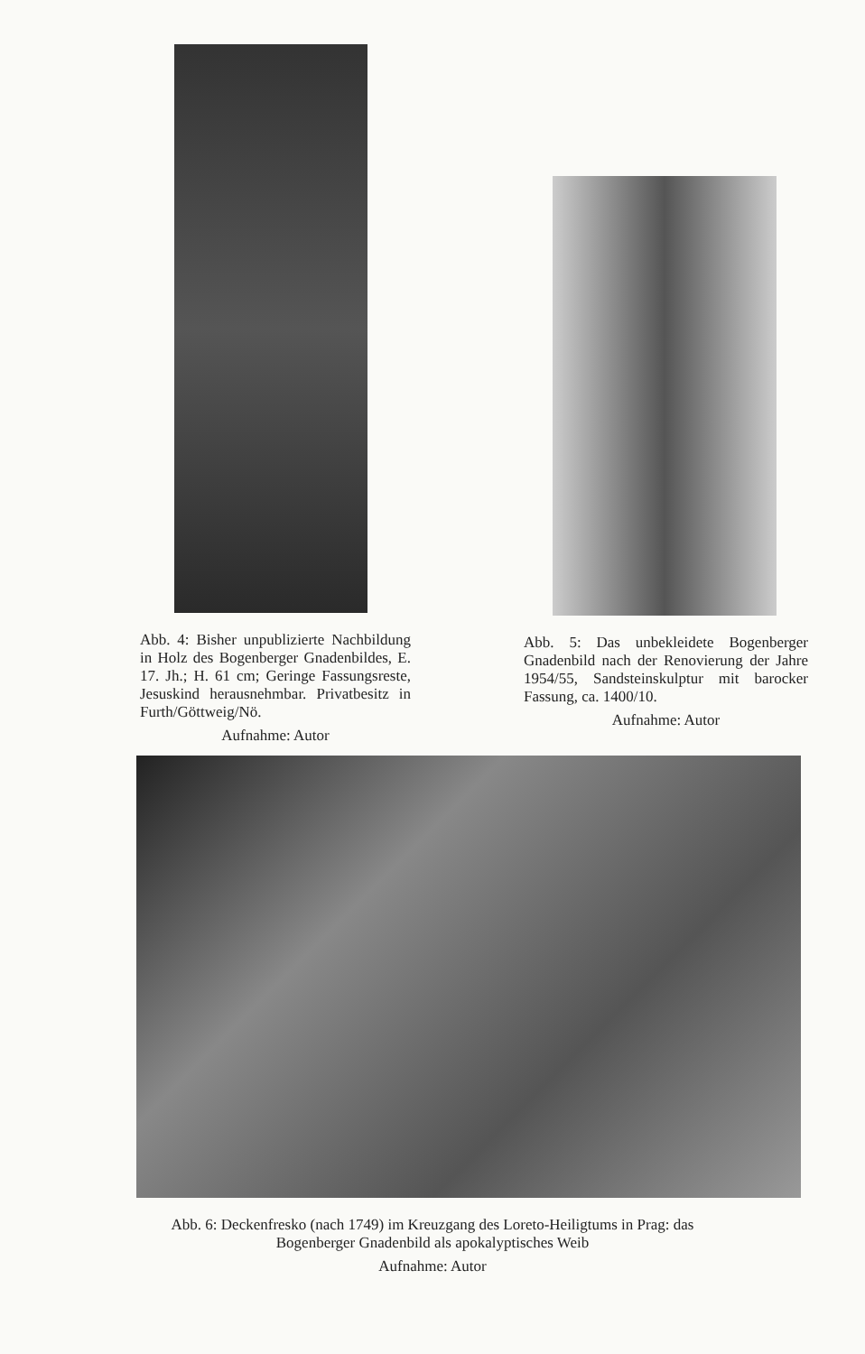Abb. 4: Bisher unpublizierte Nachbildung in Holz des Bogenberger Gnadenbildes, E. 17. Jh.; H. 61 cm; Geringe Fassungsreste, Jesuskind herausnehmbar. Privatbesitz in Furth/Göttweig/Nö.
Aufnahme: Autor
Abb. 5: Das unbekleidete Bogenberger Gnadenbild nach der Renovierung der Jahre 1954/55, Sandsteinskulptur mit barocker Fassung, ca. 1400/10.
Aufnahme: Autor
Abb. 6: Deckenfresko (nach 1749) im Kreuzgang des Loreto-Heiligtums in Prag: das Bogenberger Gnadenbild als apokalyptisches Weib
Aufnahme: Autor